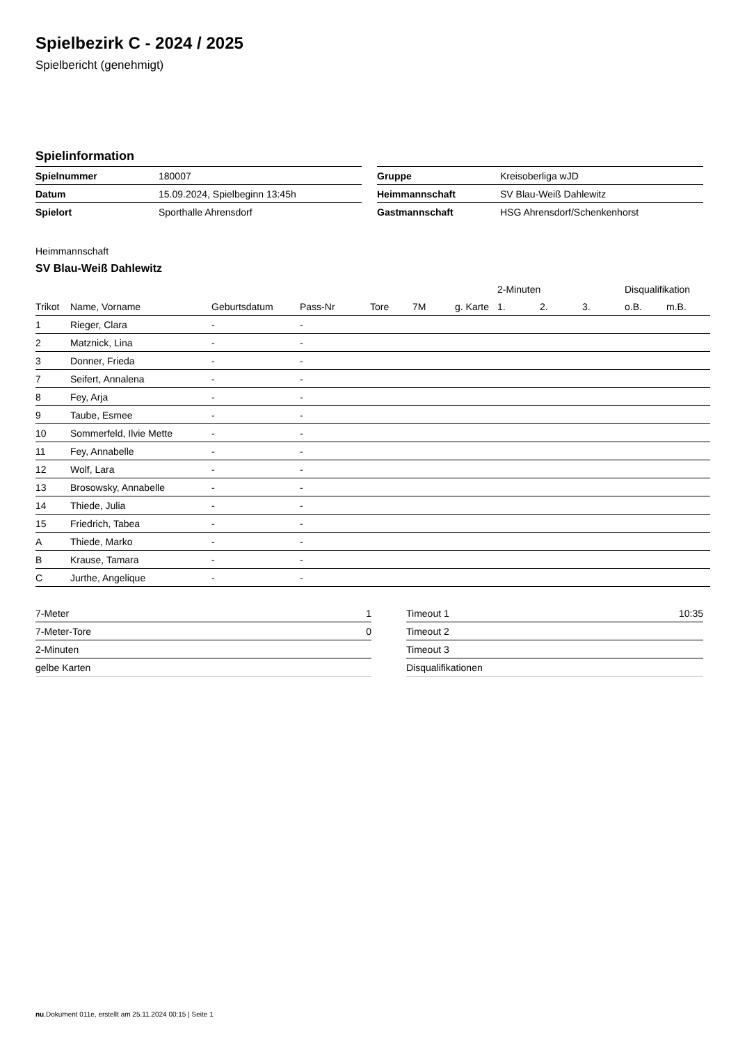Spielbezirk C - 2024 / 2025
Spielbericht (genehmigt)
Spielinformation
| Spielnummer | 180007 |
| Datum | 15.09.2024, Spielbeginn 13:45h |
| Spielort | Sporthalle Ahrensdorf |
| Gruppe | Kreisoberliga wJD |
| Heimmannschaft | SV Blau-Weiß Dahlewitz |
| Gastmannschaft | HSG Ahrensdorf/Schenkenhorst |
Heimmannschaft
SV Blau-Weiß Dahlewitz
| | | | | | | | 2-Minuten | | | Disqualifikation | |
| --- | --- | --- | --- | --- | --- | --- | --- | --- | --- | --- | --- |
| Trikot | Name, Vorname | Geburtsdatum | Pass-Nr | Tore | 7M | g. Karte | 1. | 2. | 3. | o.B. | m.B. |
| 1 | Rieger, Clara | - | - | | | | | | | | |
| 2 | Matznick, Lina | - | - | | | | | | | | |
| 3 | Donner, Frieda | - | - | | | | | | | | |
| 7 | Seifert, Annalena | - | - | | | | | | | | |
| 8 | Fey, Arja | - | - | | | | | | | | |
| 9 | Taube, Esmee | - | - | | | | | | | | |
| 10 | Sommerfeld, Ilvie Mette | - | - | | | | | | | | |
| 11 | Fey, Annabelle | - | - | | | | | | | | |
| 12 | Wolf, Lara | - | - | | | | | | | | |
| 13 | Brosowsky, Annabelle | - | - | | | | | | | | |
| 14 | Thiede, Julia | - | - | | | | | | | | |
| 15 | Friedrich, Tabea | - | - | | | | | | | | |
| A | Thiede, Marko | - | - | | | | | | | | |
| B | Krause, Tamara | - | - | | | | | | | | |
| C | Jurthe, Angelique | - | - | | | | | | | | |
| 7-Meter | 1 |
| 7-Meter-Tore | 0 |
| 2-Minuten | |
| gelbe Karten | |
| Timeout 1 | 10:35 |
| Timeout 2 | |
| Timeout 3 | |
| Disqualifikationen | |
nu.Dokument 011e, erstellt am 25.11.2024 00:15 | Seite 1